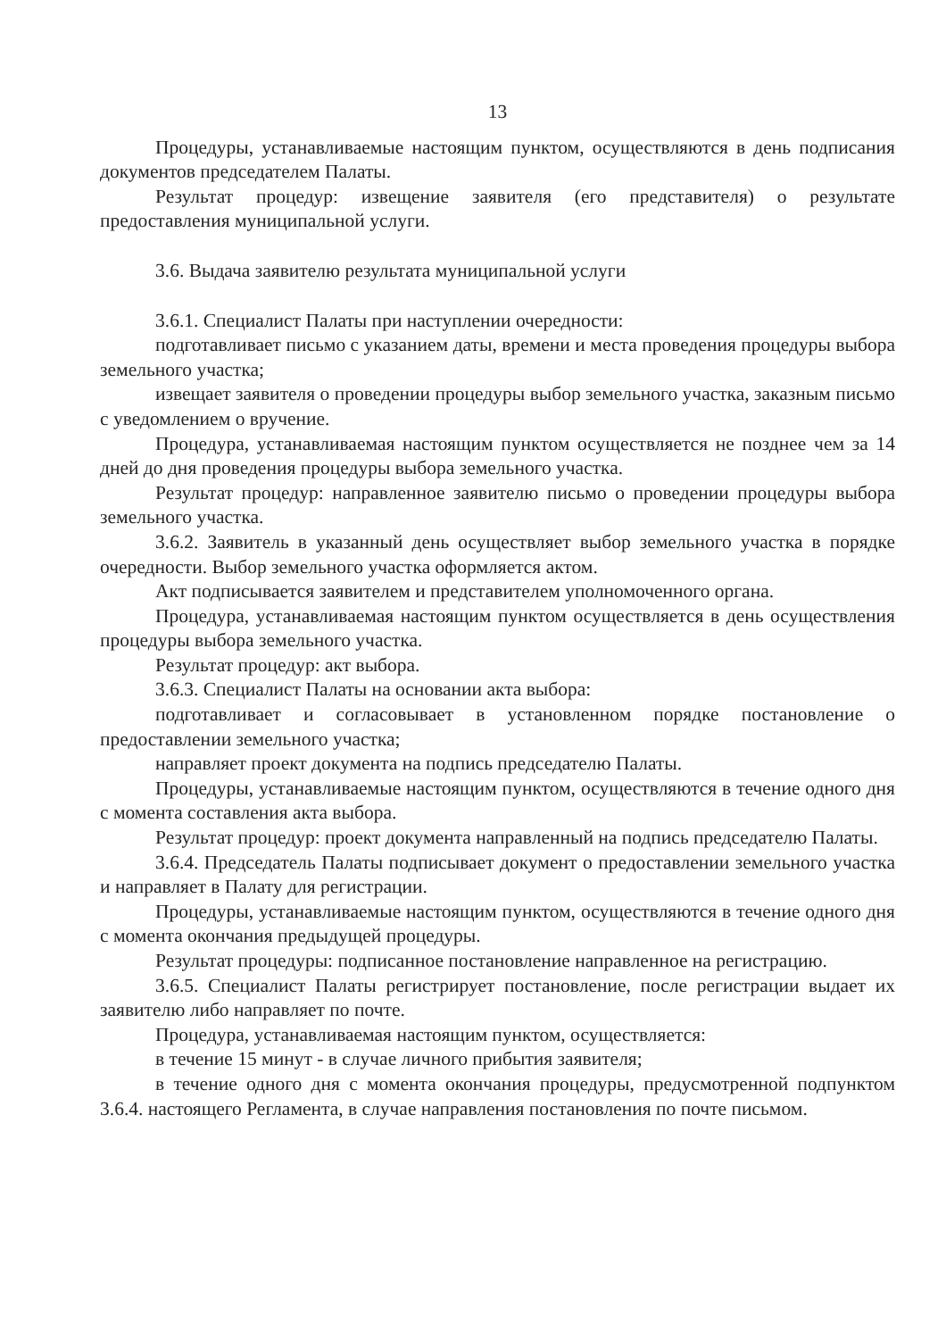13
Процедуры, устанавливаемые настоящим пунктом, осуществляются в день подписания документов председателем Палаты.
Результат процедур: извещение заявителя (его представителя) о результате предоставления муниципальной услуги.
3.6. Выдача заявителю результата муниципальной услуги
3.6.1. Специалист Палаты при наступлении очередности:
подготавливает письмо с указанием даты, времени и места проведения процедуры выбора земельного участка;
извещает заявителя о проведении процедуры выбор земельного участка, заказным письмо с уведомлением о вручение.
Процедура, устанавливаемая настоящим пунктом осуществляется не позднее чем за 14 дней до дня проведения процедуры выбора земельного участка.
Результат процедур: направленное заявителю письмо о проведении процедуры выбора земельного участка.
3.6.2. Заявитель в указанный день осуществляет выбор земельного участка в порядке очередности. Выбор земельного участка оформляется актом.
Акт подписывается заявителем и представителем уполномоченного органа.
Процедура, устанавливаемая настоящим пунктом осуществляется в день осуществления процедуры выбора земельного участка.
Результат процедур: акт выбора.
3.6.3. Специалист Палаты на основании акта выбора:
подготавливает и согласовывает в установленном порядке постановление о предоставлении земельного участка;
направляет проект документа на подпись председателю Палаты.
Процедуры, устанавливаемые настоящим пунктом, осуществляются в течение одного дня с момента составления акта выбора.
Результат процедур: проект документа направленный на подпись председателю Палаты.
3.6.4. Председатель Палаты подписывает документ о предоставлении земельного участка и направляет в Палату для регистрации.
Процедуры, устанавливаемые настоящим пунктом, осуществляются в течение одного дня с момента окончания предыдущей процедуры.
Результат процедуры: подписанное постановление направленное на регистрацию.
3.6.5. Специалист Палаты регистрирует постановление, после регистрации выдает их заявителю либо направляет по почте.
Процедура, устанавливаемая настоящим пунктом, осуществляется:
в течение 15 минут - в случае личного прибытия заявителя;
в течение одного дня с момента окончания процедуры, предусмотренной подпунктом 3.6.4. настоящего Регламента, в случае направления постановления по почте письмом.